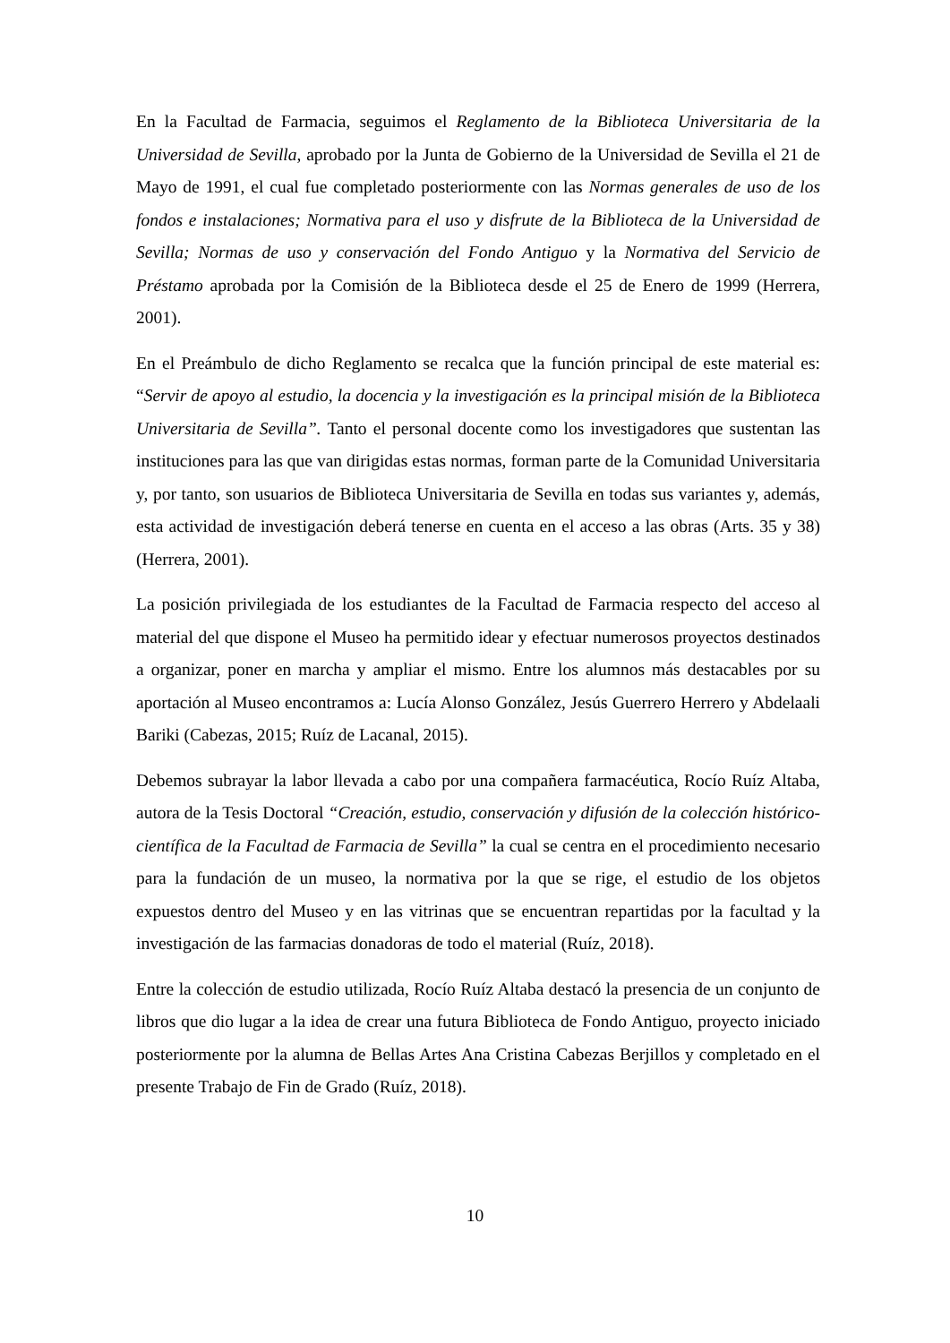En la Facultad de Farmacia, seguimos el Reglamento de la Biblioteca Universitaria de la Universidad de Sevilla, aprobado por la Junta de Gobierno de la Universidad de Sevilla el 21 de Mayo de 1991, el cual fue completado posteriormente con las Normas generales de uso de los fondos e instalaciones; Normativa para el uso y disfrute de la Biblioteca de la Universidad de Sevilla; Normas de uso y conservación del Fondo Antiguo y la Normativa del Servicio de Préstamo aprobada por la Comisión de la Biblioteca desde el 25 de Enero de 1999 (Herrera, 2001).
En el Preámbulo de dicho Reglamento se recalca que la función principal de este material es: “Servir de apoyo al estudio, la docencia y la investigación es la principal misión de la Biblioteca Universitaria de Sevilla”. Tanto el personal docente como los investigadores que sustentan las instituciones para las que van dirigidas estas normas, forman parte de la Comunidad Universitaria y, por tanto, son usuarios de Biblioteca Universitaria de Sevilla en todas sus variantes y, además, esta actividad de investigación deberá tenerse en cuenta en el acceso a las obras (Arts. 35 y 38) (Herrera, 2001).
La posición privilegiada de los estudiantes de la Facultad de Farmacia respecto del acceso al material del que dispone el Museo ha permitido idear y efectuar numerosos proyectos destinados a organizar, poner en marcha y ampliar el mismo. Entre los alumnos más destacables por su aportación al Museo encontramos a: Lucía Alonso González, Jesús Guerrero Herrero y Abdelaali Bariki (Cabezas, 2015; Ruíz de Lacanal, 2015).
Debemos subrayar la labor llevada a cabo por una compañera farmacéutica, Rocío Ruíz Altaba, autora de la Tesis Doctoral “Creación, estudio, conservación y difusión de la colección histórico-científica de la Facultad de Farmacia de Sevilla” la cual se centra en el procedimiento necesario para la fundación de un museo, la normativa por la que se rige, el estudio de los objetos expuestos dentro del Museo y en las vitrinas que se encuentran repartidas por la facultad y la investigación de las farmacias donadoras de todo el material (Ruíz, 2018).
Entre la colección de estudio utilizada, Rocío Ruíz Altaba destacó la presencia de un conjunto de libros que dio lugar a la idea de crear una futura Biblioteca de Fondo Antiguo, proyecto iniciado posteriormente por la alumna de Bellas Artes Ana Cristina Cabezas Berjillos y completado en el presente Trabajo de Fin de Grado (Ruíz, 2018).
10